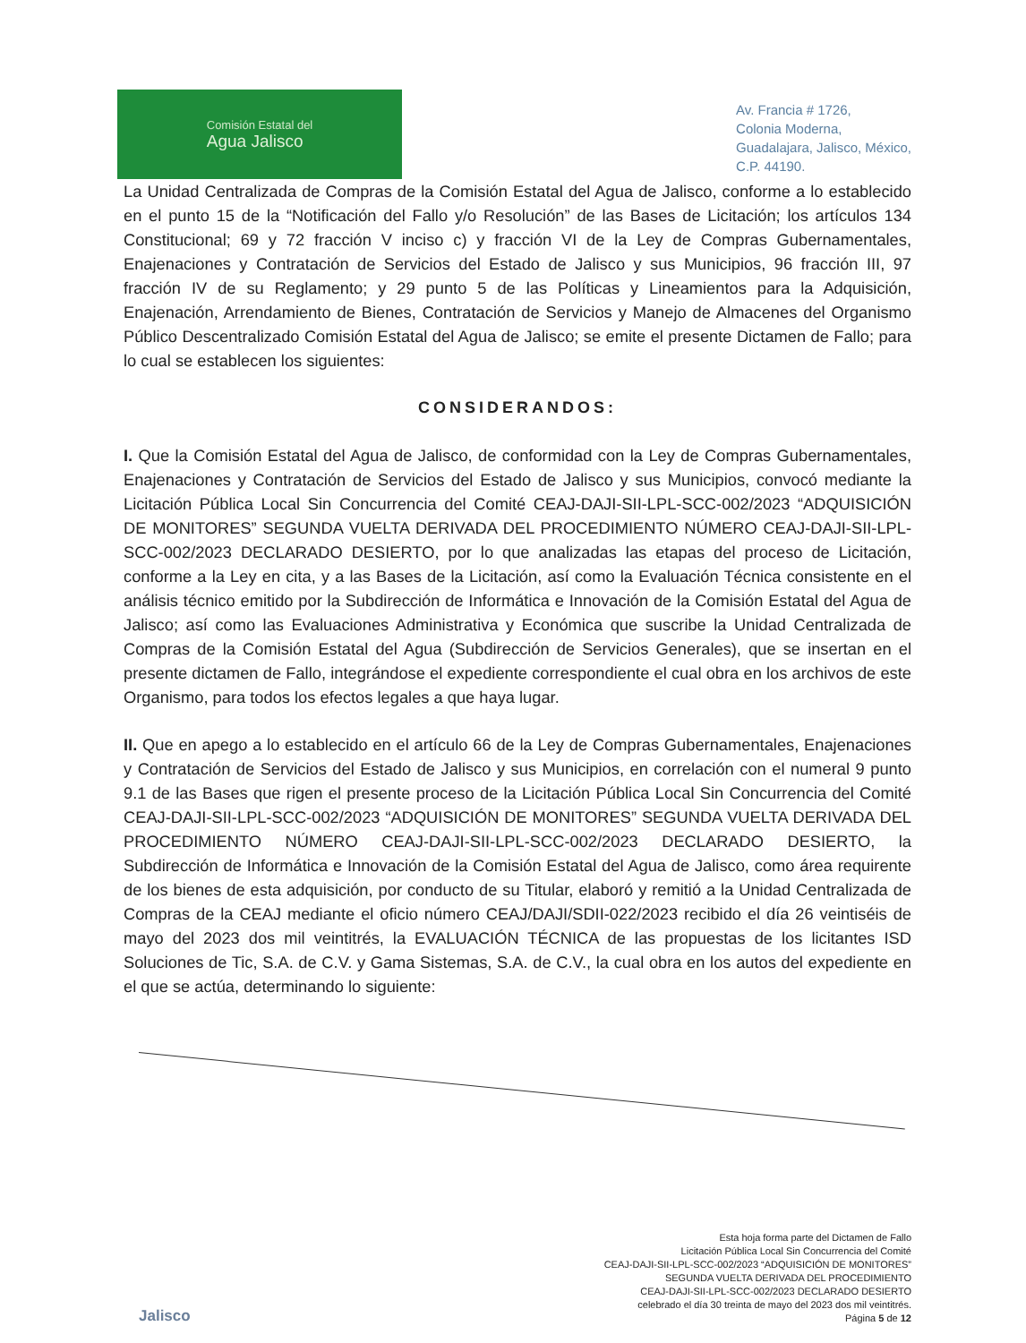Comisión Estatal del
Agua Jalisco
Av. Francia # 1726,
Colonia Moderna,
Guadalajara, Jalisco, México,
C.P. 44190.
La Unidad Centralizada de Compras de la Comisión Estatal del Agua de Jalisco, conforme a lo establecido en el punto 15 de la “Notificación del Fallo y/o Resolución” de las Bases de Licitación; los artículos 134 Constitucional; 69 y 72 fracción V inciso c) y fracción VI de la Ley de Compras Gubernamentales, Enajenaciones y Contratación de Servicios del Estado de Jalisco y sus Municipios, 96 fracción III, 97 fracción IV de su Reglamento; y 29 punto 5 de las Políticas y Lineamientos para la Adquisición, Enajenación, Arrendamiento de Bienes, Contratación de Servicios y Manejo de Almacenes del Organismo Público Descentralizado Comisión Estatal del Agua de Jalisco; se emite el presente Dictamen de Fallo; para lo cual se establecen los siguientes:
CONSIDERANDOS:
I. Que la Comisión Estatal del Agua de Jalisco, de conformidad con la Ley de Compras Gubernamentales, Enajenaciones y Contratación de Servicios del Estado de Jalisco y sus Municipios, convocó mediante la Licitación Pública Local Sin Concurrencia del Comité CEAJ-DAJI-SII-LPL-SCC-002/2023 “ADQUISICIÓN DE MONITORES” SEGUNDA VUELTA DERIVADA DEL PROCEDIMIENTO NÚMERO CEAJ-DAJI-SII-LPL-SCC-002/2023 DECLARADO DESIERTO, por lo que analizadas las etapas del proceso de Licitación, conforme a la Ley en cita, y a las Bases de la Licitación, así como la Evaluación Técnica consistente en el análisis técnico emitido por la Subdirección de Informática e Innovación de la Comisión Estatal del Agua de Jalisco; así como las Evaluaciones Administrativa y Económica que suscribe la Unidad Centralizada de Compras de la Comisión Estatal del Agua (Subdirección de Servicios Generales), que se insertan en el presente dictamen de Fallo, integrándose el expediente correspondiente el cual obra en los archivos de este Organismo, para todos los efectos legales a que haya lugar.
II. Que en apego a lo establecido en el artículo 66 de la Ley de Compras Gubernamentales, Enajenaciones y Contratación de Servicios del Estado de Jalisco y sus Municipios, en correlación con el numeral 9 punto 9.1 de las Bases que rigen el presente proceso de la Licitación Pública Local Sin Concurrencia del Comité CEAJ-DAJI-SII-LPL-SCC-002/2023 “ADQUISICIÓN DE MONITORES” SEGUNDA VUELTA DERIVADA DEL PROCEDIMIENTO NÚMERO CEAJ-DAJI-SII-LPL-SCC-002/2023 DECLARADO DESIERTO, la Subdirección de Informática e Innovación de la Comisión Estatal del Agua de Jalisco, como área requirente de los bienes de esta adquisición, por conducto de su Titular, elaboró y remitió a la Unidad Centralizada de Compras de la CEAJ mediante el oficio número CEAJ/DAJI/SDII-022/2023 recibido el día 26 veintiséis de mayo del 2023 dos mil veintitrés, la EVALUACIÓN TÉCNICA de las propuestas de los licitantes ISD Soluciones de Tic, S.A. de C.V. y Gama Sistemas, S.A. de C.V., la cual obra en los autos del expediente en el que se actúa, determinando lo siguiente:
Jalisco
Esta hoja forma parte del Dictamen de Fallo
Licitación Pública Local Sin Concurrencia del Comité
CEAJ-DAJI-SII-LPL-SCC-002/2023 “ADQUISICIÓN DE MONITORES”
SEGUNDA VUELTA DERIVADA DEL PROCEDIMIENTO
CEAJ-DAJI-SII-LPL-SCC-002/2023 DECLARADO DESIERTO
celebrado el día 30 treinta de mayo del 2023 dos mil veintitrés.
Página 5 de 12